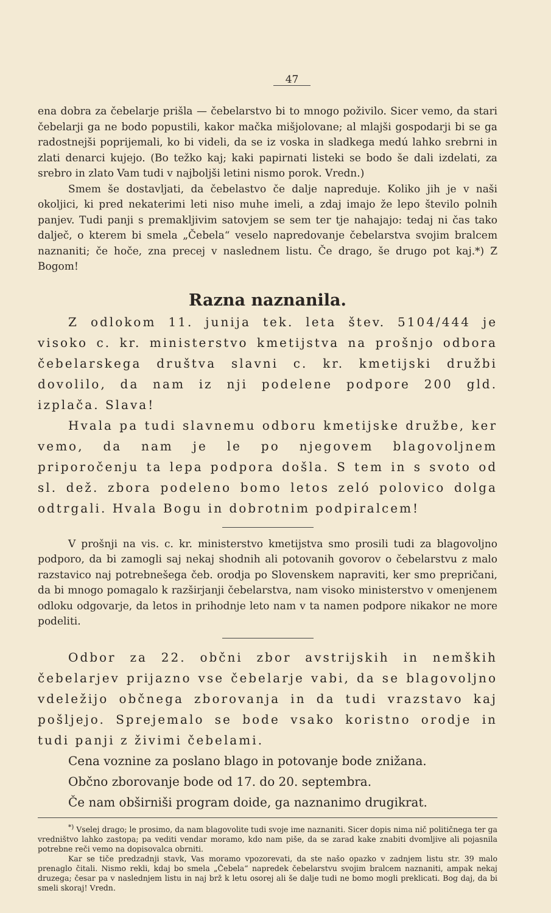47
ena dobra za čebelarje prišla — čebelarstvo bi to mnogo poživilo. Sicer vemo, da stari čebelarji ga ne bodo popustili, kakor mačka mišjolovane; al mlajši gospodarji bi se ga radostnejši poprijemali, ko bi videli, da se iz voska in sladkega medú lahko srebrni in zlati denarci kujejo. (Bo težko kaj; kaki papirnati listeki se bodo še dali izdelati, za srebro in zlato Vam tudi v najboljši letini nismo porok. Vredn.)
Smem še dostavljati, da čebelastvo če dalje napreduje. Koliko jih je v naši okoljici, ki pred nekaterimi leti niso muhe imeli, a zdaj imajo že lepo število polnih panjev. Tudi panji s premakljivim satovjem se sem ter tje nahajajo: tedaj ni čas tako dalječ, o kterem bi smela „Čebela“ veselo napredovanje čebelarstva svojim bralcem naznaniti; če hoče, zna precej v naslednem listu. Če drago, še drugo pot kaj.*) Z Bogom!
Razna naznanila.
Z odlokom 11. junija tek. leta štev. 5104/444 je visoko c. kr. ministerstvo kmetijstva na prošnjo odbora čebelarskega društva slavni c. kr. kmetijski družbi dovolilo, da nam iz nji podelene podpore 200 gld. izplača. Slava!
Hvala pa tudi slavnemu odboru kmetijske družbe, ker vemo, da nam je le po njegovem blagovoljnem priporočenju ta lepa podpora došla. S tem in s svoto od sl. dež. zbora podeleno bomo letos zeló polovico dolga odtrgali. Hvala Bogu in dobrotnim podpiralcem!
V prošnji na vis. c. kr. ministerstvo kmetijstva smo prosili tudi za blagovoljno podporo, da bi zamogli saj nekaj shodnih ali potovanih govorov o čebelarstvu z malo razstavico naj potrebnešega čeb. orodja po Slovenskem napraviti, ker smo prepričani, da bi mnogo pomagalo k razširjanji čebelarstva, nam visoko ministerstvo v omenjenem odloku odgovarje, da letos in prihodnje leto nam v ta namen podpore nikakor ne more podeliti.
Odbor za 22. občni zbor avstrijskih in nemških čebelarjev prijazno vse čebelarje vabi, da se blagovoljno vdeležijo občnega zborovanja in da tudi vrazstavo kaj pošljejo. Sprejemalo se bode vsako koristno orodje in tudi panji z živimi čebelami.
Cena voznine za poslano blago in potovanje bode znižana.
Občno zborovanje bode od 17. do 20. septembra.
Če nam obširniši program doide, ga naznanimo drugikrat.
<sup>*)</sup> Vselej drago; le prosimo, da nam blagovolite tudi svoje ime naznaniti. Sicer dopis nima nič političnega ter ga vredništvo lahko zastopa; pa vediti vendar moramo, kdo nam piše, da se zarad kake znabiti dvomljive ali pojasnila potrebne reči vemo na dopisovalca obrniti.
Kar se tiče predzadnji stavk, Vas moramo vpozorevati, da ste našo opazko v zadnjem listu str. 39 malo prenaglo čitali. Nismo rekli, kdaj bo smela „Čebela“ napredek čebelarstvu svojim bralcem naznaniti, ampak nekaj druzega; česar pa v naslednjem listu in naj brž k letu osorej ali še dalje tudi ne bomo mogli preklicati. Bog daj, da bi smeli skoraj! Vredn.